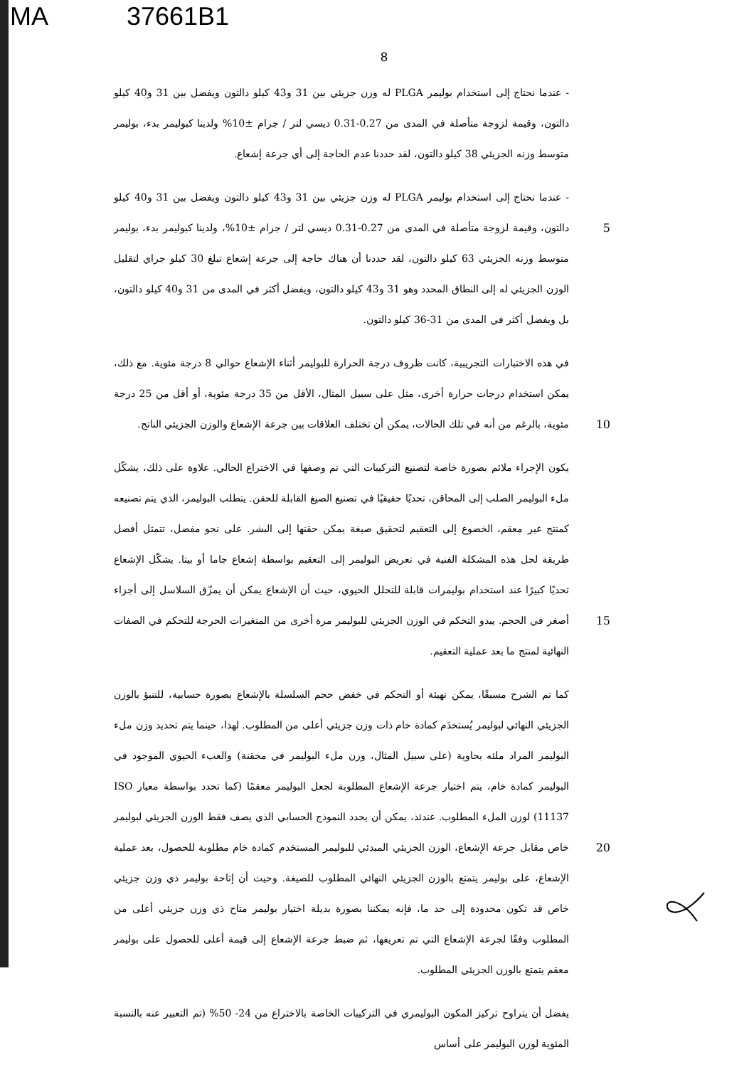MA 37661B1
8
- عندما نحتاج إلى استخدام بوليمر PLGA له وزن جزيئي بين 31 و43 كيلو دالتون ويفضل بين 31 و40 كيلو دالتون، وقيمة لزوجة متأصلة في المدى من 0.27-0.31 ديسي لتر / جرام ±10% ولدينا كبوليمر بدء، بوليمر متوسط وزنه الجزيئي 38 كيلو دالتون، لقد حددنا عدم الحاجة إلى أي جرعة إشعاع.
- عندما نحتاج إلى استخدام بوليمر PLGA له وزن جزيئي بين 31 و43 كيلو دالتون ويفضل بين 31 و40 كيلو دالتون، وقيمة لزوجة 5 متأصلة في المدى من 0.27-0.31 ديسي لتر / جرام ±10%، ولدينا كبوليمر بدء، بوليمر متوسط وزنه الجزيئي 63 كيلو دالتون، لقد حددنا أن هناك حاجة إلى جرعة إشعاع تبلغ 30 كيلو جراي لتقليل الوزن الجزيئي له إلى النطاق المحدد وهو 31 و43 كيلو دالتون، ويفضل أكثر في المدى من 31 و40 كيلو دالتون، بل ويفضل أكثر في المدى من 31-36 كيلو دالتون.
في هذه الاختبارات التجريبية، كانت ظروف درجة الحرارة للبوليمر أثناء الإشعاع حوالي 8 درجة مئوية. مع ذلك، يمكن استخدام درجات حرارة أخرى، مثل على سبيل المثال، الأقل من 35 درجة مئوية، أو أقل من 25 درجة مئوية، بالرغم من أنه في تلك الحالات، يمكن أن تختلف العلاقات 10 بين جرعة الإشعاع والوزن الجزيئي الناتج.
يكون الإجراء ملائم بصورة خاصة لتصنيع التركيبات التي تم وصفها في الاختراع الحالي. علاوة على ذلك، يشكّل ملء البوليمر الصلب إلى المحاقن، تحديًا حقيقيًا في تصنيع الصيغ القابلة للحقن. يتطلب البوليمر، الذي يتم تصنيعه كمنتج غير معقم، الخضوع إلى التعقيم لتحقيق صيغة يمكن حقنها إلى البشر. على نحو مفضل، تتمثل أفضل طريقة لحل هذه المشكلة الفنية في تعريض البوليمر إلى التعقيم بواسطة إشعاع جاما أو بيتا. يشكّل الإشعاع تحديًا كبيرًا عند استخدام بوليمرات قابلة للتحلل الحيوي، حيث أن الإشعاع يمكن أن يمزّق السلاسل إلى أجزاء أصغر في الحجم. يبدو التحكم في 15 الوزن الجزيئي للبوليمر مرة أخرى من المتغيرات الحرجة للتحكم في الصفات النهائية لمنتج ما بعد عملية التعقيم.
كما تم الشرح مسبقًا، يمكن تهيئة أو التحكم في خفض حجم السلسلة بالإشعاع بصورة حسابية، للتنبؤ بالوزن الجزيئي النهائي لبوليمر يُستخدَم كمادة خام ذات وزن جزيئي أعلى من المطلوب. لهذا، حينما يتم تحديد وزن ملء البوليمر المراد ملئه بحاوية (على سبيل المثال، وزن ملء البوليمر في محقنة) والعبء الحيوي الموجود في البوليمر كمادة خام، يتم اختيار جرعة الإشعاع المطلوبة لجعل البوليمر معقمًا (كما تحدد بواسطة معيار ISO 11137) لوزن الملء المطلوب. عندئذ، يمكن أن يحدد النموذج الحسابي الذي يصف فقط الوزن الجزيئي لبوليمر خاص مقابل جرعة الإشعاع، الوزن 20 الجزيئي المبدئي للبوليمر المستخدم كمادة خام مطلوبة للحصول، بعد عملية الإشعاع، على بوليمر يتمتع بالوزن الجزيئي النهائي المطلوب للصيغة. وحيث أن إتاحة بوليمر ذي وزن جزيئي خاص قد تكون محدودة إلى حد ما، فإنه يمكننا بصورة بديلة اختيار بوليمر متاح ذي وزن جزيئي أعلى من المطلوب وفقًا لجرعة الإشعاع التي تم تعريفها، ثم ضبط جرعة الإشعاع إلى قيمة أعلى للحصول على بوليمر معقم يتمتع بالوزن الجزيئي المطلوب.
يفضل أن يتراوح تركيز المكون البوليمري في التركيبات الخاصة بالاختراع من 24- 50% (تم التعبير عنه بالنسبة المئوية لوزن البوليمر على أساس